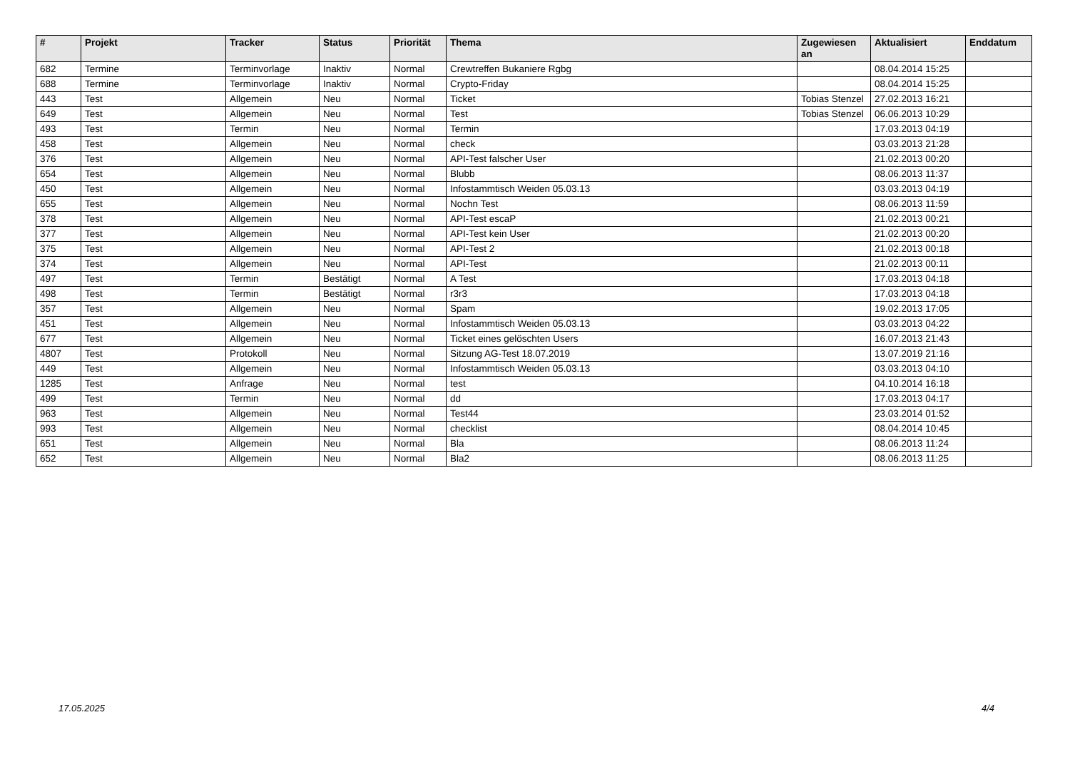| # | Projekt | Tracker | Status | Priorität | Thema | Zugewiesen an | Aktualisiert | Enddatum |
| --- | --- | --- | --- | --- | --- | --- | --- | --- |
| 682 | Termine | Terminvorlage | Inaktiv | Normal | Crewtreffen Bukaniere Rgbg | | 08.04.2014 15:25 | |
| 688 | Termine | Terminvorlage | Inaktiv | Normal | Crypto-Friday | | 08.04.2014 15:25 | |
| 443 | Test | Allgemein | Neu | Normal | Ticket | Tobias Stenzel | 27.02.2013 16:21 | |
| 649 | Test | Allgemein | Neu | Normal | Test | Tobias Stenzel | 06.06.2013 10:29 | |
| 493 | Test | Termin | Neu | Normal | Termin | | 17.03.2013 04:19 | |
| 458 | Test | Allgemein | Neu | Normal | check | | 03.03.2013 21:28 | |
| 376 | Test | Allgemein | Neu | Normal | API-Test falscher User | | 21.02.2013 00:20 | |
| 654 | Test | Allgemein | Neu | Normal | Blubb | | 08.06.2013 11:37 | |
| 450 | Test | Allgemein | Neu | Normal | Infostammtisch Weiden 05.03.13 | | 03.03.2013 04:19 | |
| 655 | Test | Allgemein | Neu | Normal | Nochn Test | | 08.06.2013 11:59 | |
| 378 | Test | Allgemein | Neu | Normal | API-Test escaP | | 21.02.2013 00:21 | |
| 377 | Test | Allgemein | Neu | Normal | API-Test kein User | | 21.02.2013 00:20 | |
| 375 | Test | Allgemein | Neu | Normal | API-Test 2 | | 21.02.2013 00:18 | |
| 374 | Test | Allgemein | Neu | Normal | API-Test | | 21.02.2013 00:11 | |
| 497 | Test | Termin | Bestätigt | Normal | A Test | | 17.03.2013 04:18 | |
| 498 | Test | Termin | Bestätigt | Normal | r3r3 | | 17.03.2013 04:18 | |
| 357 | Test | Allgemein | Neu | Normal | Spam | | 19.02.2013 17:05 | |
| 451 | Test | Allgemein | Neu | Normal | Infostammtisch Weiden 05.03.13 | | 03.03.2013 04:22 | |
| 677 | Test | Allgemein | Neu | Normal | Ticket eines gelöschten Users | | 16.07.2013 21:43 | |
| 4807 | Test | Protokoll | Neu | Normal | Sitzung AG-Test 18.07.2019 | | 13.07.2019 21:16 | |
| 449 | Test | Allgemein | Neu | Normal | Infostammtisch Weiden 05.03.13 | | 03.03.2013 04:10 | |
| 1285 | Test | Anfrage | Neu | Normal | test | | 04.10.2014 16:18 | |
| 499 | Test | Termin | Neu | Normal | dd | | 17.03.2013 04:17 | |
| 963 | Test | Allgemein | Neu | Normal | Test44 | | 23.03.2014 01:52 | |
| 993 | Test | Allgemein | Neu | Normal | checklist | | 08.04.2014 10:45 | |
| 651 | Test | Allgemein | Neu | Normal | Bla | | 08.06.2013 11:24 | |
| 652 | Test | Allgemein | Neu | Normal | Bla2 | | 08.06.2013 11:25 | |
17.05.2025 4/4